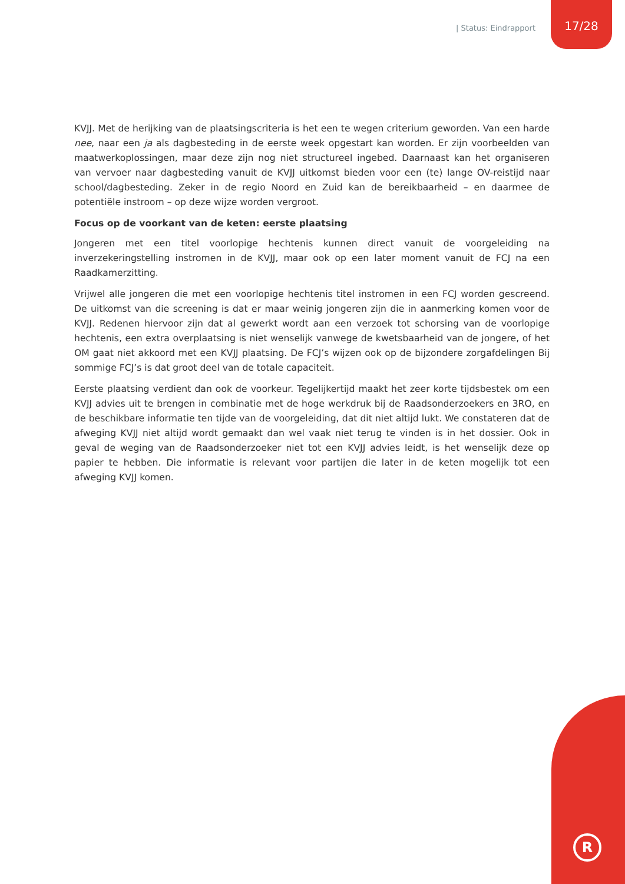| Status: Eindrapport 17/28
KVJJ. Met de herijking van de plaatsingscriteria is het een te wegen criterium geworden. Van een harde nee, naar een ja als dagbesteding in de eerste week opgestart kan worden. Er zijn voorbeelden van maatwerkoplossingen, maar deze zijn nog niet structureel ingebed. Daarnaast kan het organiseren van vervoer naar dagbesteding vanuit de KVJJ uitkomst bieden voor een (te) lange OV-reistijd naar school/dagbesteding. Zeker in de regio Noord en Zuid kan de bereikbaarheid – en daarmee de potentiële instroom – op deze wijze worden vergroot.
Focus op de voorkant van de keten: eerste plaatsing
Jongeren met een titel voorlopige hechtenis kunnen direct vanuit de voorgeleiding na inverzekeringstelling instromen in de KVJJ, maar ook op een later moment vanuit de FCJ na een Raadkamerzitting.
Vrijwel alle jongeren die met een voorlopige hechtenis titel instromen in een FCJ worden gescreend. De uitkomst van die screening is dat er maar weinig jongeren zijn die in aanmerking komen voor de KVJJ. Redenen hiervoor zijn dat al gewerkt wordt aan een verzoek tot schorsing van de voorlopige hechtenis, een extra overplaatsing is niet wenselijk vanwege de kwetsbaarheid van de jongere, of het OM gaat niet akkoord met een KVJJ plaatsing. De FCJ’s wijzen ook op de bijzondere zorgafdelingen Bij sommige FCJ’s is dat groot deel van de totale capaciteit.
Eerste plaatsing verdient dan ook de voorkeur. Tegelijkertijd maakt het zeer korte tijdsbestek om een KVJJ advies uit te brengen in combinatie met de hoge werkdruk bij de Raadsonderzoekers en 3RO, en de beschikbare informatie ten tijde van de voorgeleiding, dat dit niet altijd lukt. We constateren dat de afweging KVJJ niet altijd wordt gemaakt dan wel vaak niet terug te vinden is in het dossier. Ook in geval de weging van de Raadsonderzoeker niet tot een KVJJ advies leidt, is het wenselijk deze op papier te hebben. Die informatie is relevant voor partijen die later in de keten mogelijk tot een afweging KVJJ komen.
R